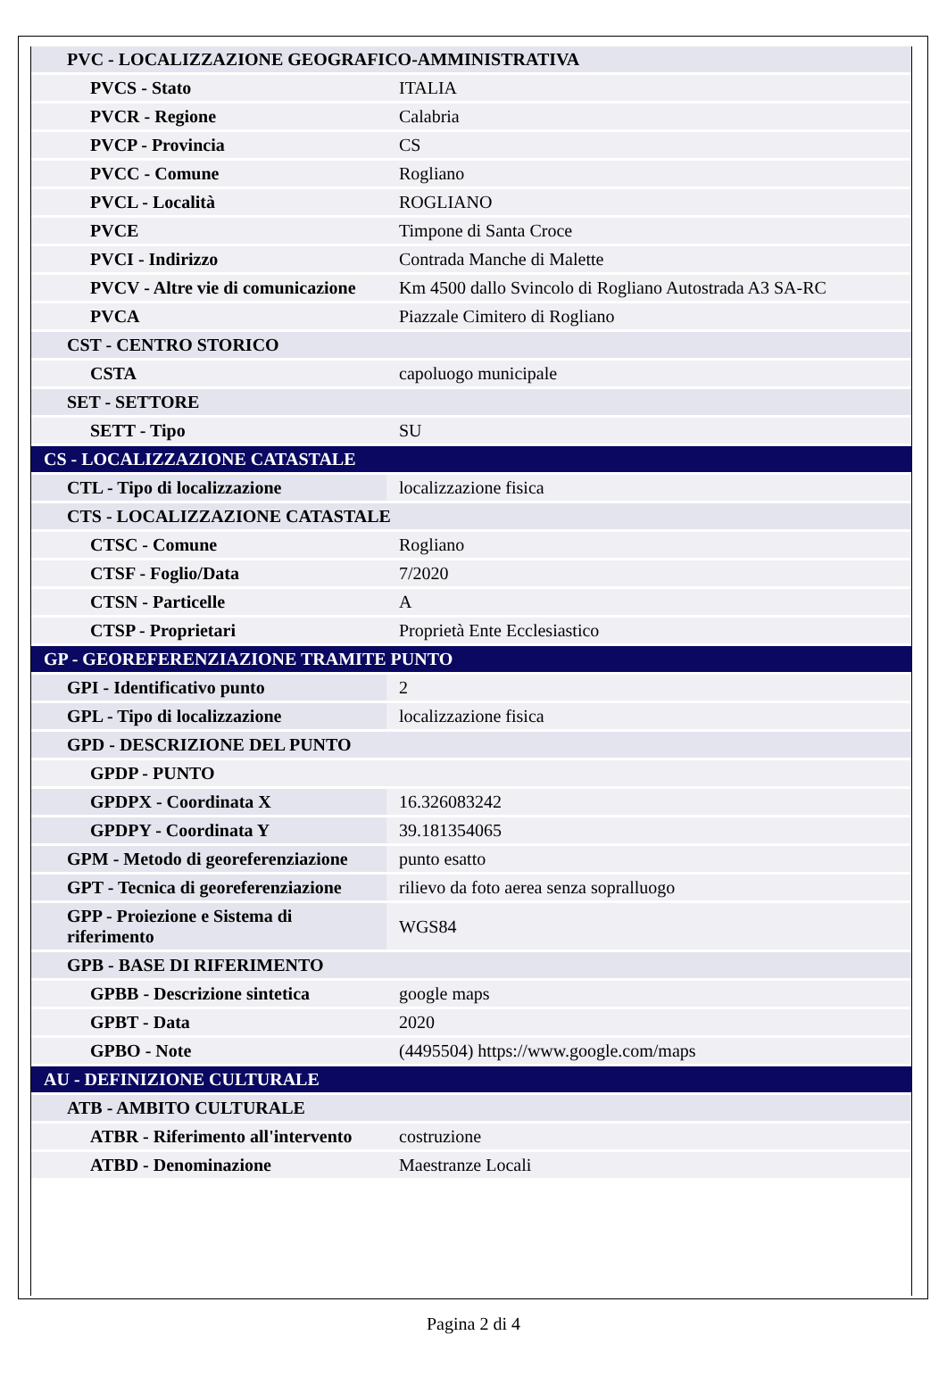| PVC - LOCALIZZAZIONE GEOGRAFICO-AMMINISTRATIVA | |
| PVCS - Stato | ITALIA |
| PVCR - Regione | Calabria |
| PVCP - Provincia | CS |
| PVCC - Comune | Rogliano |
| PVCL - Località | ROGLIANO |
| PVCE | Timpone di Santa Croce |
| PVCI - Indirizzo | Contrada Manche di Malette |
| PVCV - Altre vie di comunicazione | Km 4500 dallo Svincolo di Rogliano Autostrada A3 SA-RC |
| PVCA | Piazzale Cimitero di Rogliano |
| CST - CENTRO STORICO | |
| CSTA | capoluogo municipale |
| SET - SETTORE | |
| SETT - Tipo | SU |
| CS - LOCALIZZAZIONE CATASTALE | |
| CTL - Tipo di localizzazione | localizzazione fisica |
| CTS - LOCALIZZAZIONE CATASTALE | |
| CTSC - Comune | Rogliano |
| CTSF - Foglio/Data | 7/2020 |
| CTSN - Particelle | A |
| CTSP - Proprietari | Proprietà Ente Ecclesiastico |
| GP - GEOREFERENZIAZIONE TRAMITE PUNTO | |
| GPI - Identificativo punto | 2 |
| GPL - Tipo di localizzazione | localizzazione fisica |
| GPD - DESCRIZIONE DEL PUNTO | |
| GPDP - PUNTO | |
| GPDPX - Coordinata X | 16.326083242 |
| GPDPY - Coordinata Y | 39.181354065 |
| GPM - Metodo di georeferenziazione | punto esatto |
| GPT - Tecnica di georeferenziazione | rilievo da foto aerea senza sopralluogo |
| GPP - Proiezione e Sistema di riferimento | WGS84 |
| GPB - BASE DI RIFERIMENTO | |
| GPBB - Descrizione sintetica | google maps |
| GPBT - Data | 2020 |
| GPBO - Note | (4495504) https://www.google.com/maps |
| AU - DEFINIZIONE CULTURALE | |
| ATB - AMBITO CULTURALE | |
| ATBR - Riferimento all'intervento | costruzione |
| ATBD - Denominazione | Maestranze Locali |
Pagina 2 di 4